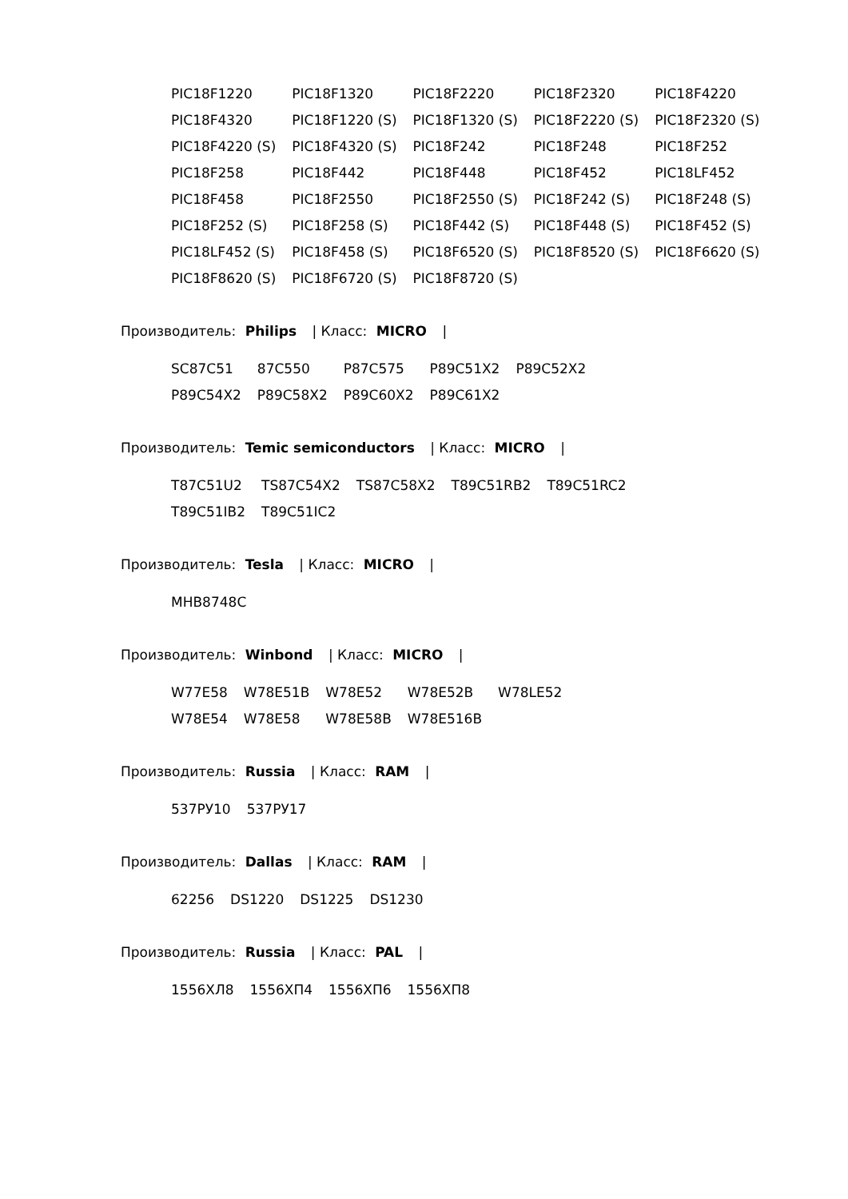| PIC18F1220 | PIC18F1320 | PIC18F2220 | PIC18F2320 | PIC18F4220 |
| PIC18F4320 | PIC18F1220 (S) | PIC18F1320 (S) | PIC18F2220 (S) | PIC18F2320 (S) |
| PIC18F4220 (S) | PIC18F4320 (S) | PIC18F242 | PIC18F248 | PIC18F252 |
| PIC18F258 | PIC18F442 | PIC18F448 | PIC18F452 | PIC18LF452 |
| PIC18F458 | PIC18F2550 | PIC18F2550 (S) | PIC18F242 (S) | PIC18F248 (S) |
| PIC18F252 (S) | PIC18F258 (S) | PIC18F442 (S) | PIC18F448 (S) | PIC18F452 (S) |
| PIC18LF452 (S) | PIC18F458 (S) | PIC18F6520 (S) | PIC18F8520 (S) | PIC18F6620 (S) |
| PIC18F8620 (S) | PIC18F6720 (S) | PIC18F8720 (S) | | |
Производитель: Philips | Класс: MICRO |
| SC87C51 | 87C550 | P87C575 | P89C51X2 | P89C52X2 |
| P89C54X2 | P89C58X2 | P89C60X2 | P89C61X2 | |
Производитель: Temic semiconductors | Класс: MICRO |
| T87C51U2 | TS87C54X2 | TS87C58X2 | T89C51RB2 | T89C51RC2 |
| T89C51IB2 | T89C51IC2 | | | |
Производитель: Tesla | Класс: MICRO |
| MHB8748C |
Производитель: Winbond | Класс: MICRO |
| W77E58 | W78E51B | W78E52 | W78E52B | W78LE52 |
| W78E54 | W78E58 | W78E58B | W78E516B | |
Производитель: Russia | Класс: RAM |
| 537РУ10 | 537РУ17 |
Производитель: Dallas | Класс: RAM |
| 62256 | DS1220 | DS1225 | DS1230 |
Производитель: Russia | Класс: PAL |
| 1556ХЛ8 | 1556ХП4 | 1556ХП6 | 1556ХП8 |